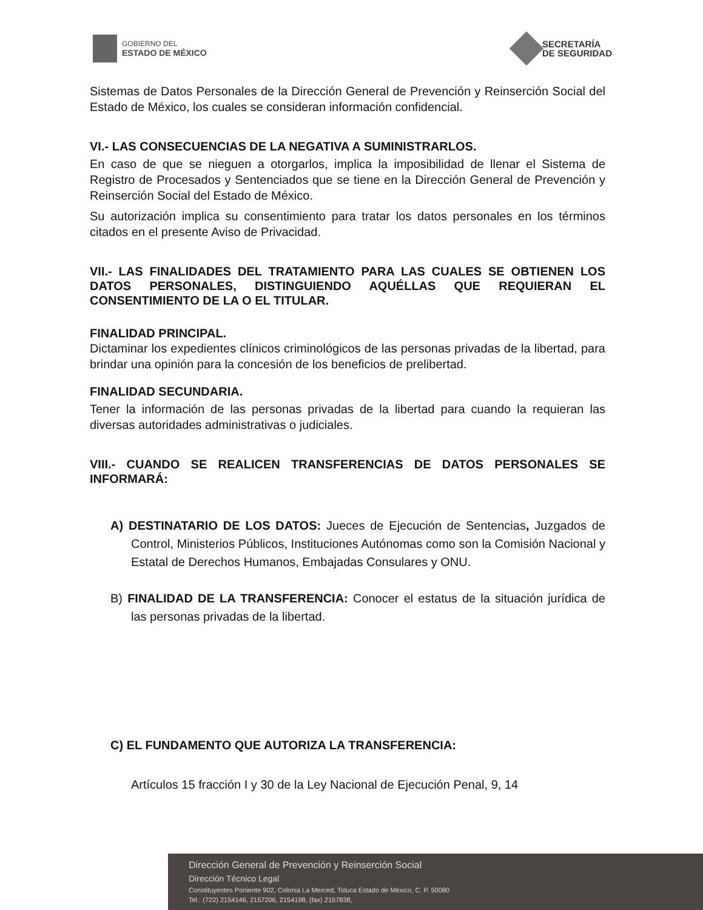GOBIERNO DEL
ESTADO DE MÉXICO
SECRETARÍA
DE SEGURIDAD
Sistemas de Datos Personales de la Dirección General de Prevención y Reinserción Social del Estado de México, los cuales se consideran información confidencial.
VI.- LAS CONSECUENCIAS DE LA NEGATIVA A SUMINISTRARLOS.
En caso de que se nieguen a otorgarlos, implica la imposibilidad de llenar el Sistema de Registro de Procesados y Sentenciados que se tiene en la Dirección General de Prevención y Reinserción Social del Estado de México.
Su autorización implica su consentimiento para tratar los datos personales en los términos citados en el presente Aviso de Privacidad.
VII.- LAS FINALIDADES DEL TRATAMIENTO PARA LAS CUALES SE OBTIENEN LOS DATOS PERSONALES, DISTINGUIENDO AQUÉLLAS QUE REQUIERAN EL CONSENTIMIENTO DE LA O EL TITULAR.
FINALIDAD PRINCIPAL.
Dictaminar los expedientes clínicos criminológicos de las personas privadas de la libertad, para brindar una opinión para la concesión de los beneficios de prelibertad.
FINALIDAD SECUNDARIA.
Tener la información de las personas privadas de la libertad para cuando la requieran las diversas autoridades administrativas o judiciales.
VIII.- CUANDO SE REALICEN TRANSFERENCIAS DE DATOS PERSONALES SE INFORMARÁ:
A) DESTINATARIO DE LOS DATOS: Jueces de Ejecución de Sentencias, Juzgados de Control, Ministerios Públicos, Instituciones Autónomas como son la Comisión Nacional y Estatal de Derechos Humanos, Embajadas Consulares y ONU.
B) FINALIDAD DE LA TRANSFERENCIA: Conocer el estatus de la situación jurídica de las personas privadas de la libertad.
C) EL FUNDAMENTO QUE AUTORIZA LA TRANSFERENCIA:
Artículos 15 fracción I y 30 de la Ley Nacional de Ejecución Penal, 9, 14
Dirección General de Prevención y Reinserción Social
Dirección Técnico Legal
Constituyentes Poniente 902, Colonia La Merced, Toluca Estado de México, C. P. 50080
Tel.: (722) 2154146, 2157206, 2154198, (fax) 2157838,